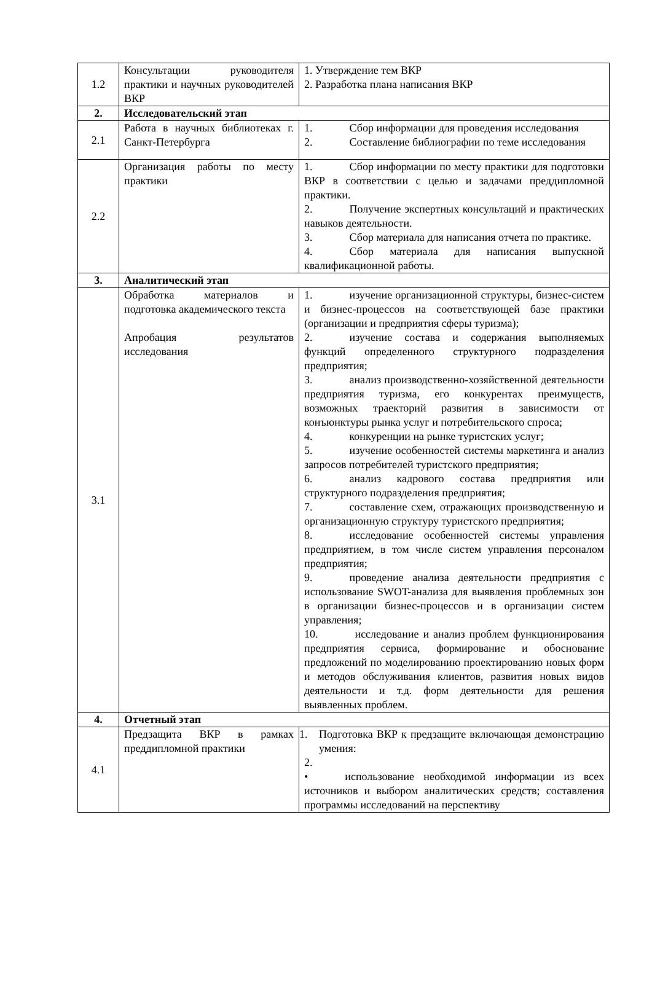| 1.2 | Консультации руководителя практики и научных руководителей ВКР | 1. Утверждение тем ВКР 2. Разработка плана написания ВКР |
| 2. | Исследовательский этап | |
| 2.1 | Работа в научных библиотеках г. Санкт-Петербурга | 1. Сбор информации для проведения исследования 2. Составление библиографии по теме исследования |
| 2.2 | Организация работы по месту практики | 1. Сбор информации по месту практики для подготовки ВКР в соответствии с целью и задачами преддипломной практики. 2. Получение экспертных консультаций и практических навыков деятельности. 3. Сбор материала для написания отчета по практике. 4. Сбор материала для написания выпускной квалификационной работы. |
| 3. | Аналитический этап | |
| 3.1 | Обработка материалов и подготовка академического текста Апробация результатов исследования | 1. изучение организационной структуры, бизнес-систем и бизнес-процессов на соответствующей базе практики (организации и предприятия сферы туризма); 2. изучение состава и содержания выполняемых функций определенного структурного подразделения предприятия; 3. анализ производственно-хозяйственной деятельности предприятия туризма, его конкурентах преимуществ, возможных траекторий развития в зависимости от конъюнктуры рынка услуг и потребительского спроса; 4. конкуренции на рынке туристских услуг; 5. изучение особенностей системы маркетинга и анализ запросов потребителей туристского предприятия; 6. анализ кадрового состава предприятия или структурного подразделения предприятия; 7. составление схем, отражающих производственную и организационную структуру туристского предприятия; 8. исследование особенностей системы управления предприятием, в том числе систем управления персоналом предприятия; 9. проведение анализа деятельности предприятия с использование SWOT-анализа для выявления проблемных зон в организации бизнес-процессов и в организации систем управления; 10. исследование и анализ проблем функционирования предприятия сервиса, формирование и обоснование предложений по моделированию проектированию новых форм и методов обслуживания клиентов, развития новых видов деятельности и т.д. форм деятельности для решения выявленных проблем. |
| 4. | Отчетный этап | |
| 4.1 | Предзащита ВКР в рамках преддипломной практики | 1. Подготовка ВКР к предзащите включающая демонстрацию умения: 2. • использование необходимой информации из всех источников и выбором аналитических средств; составления программы исследований на перспективу |